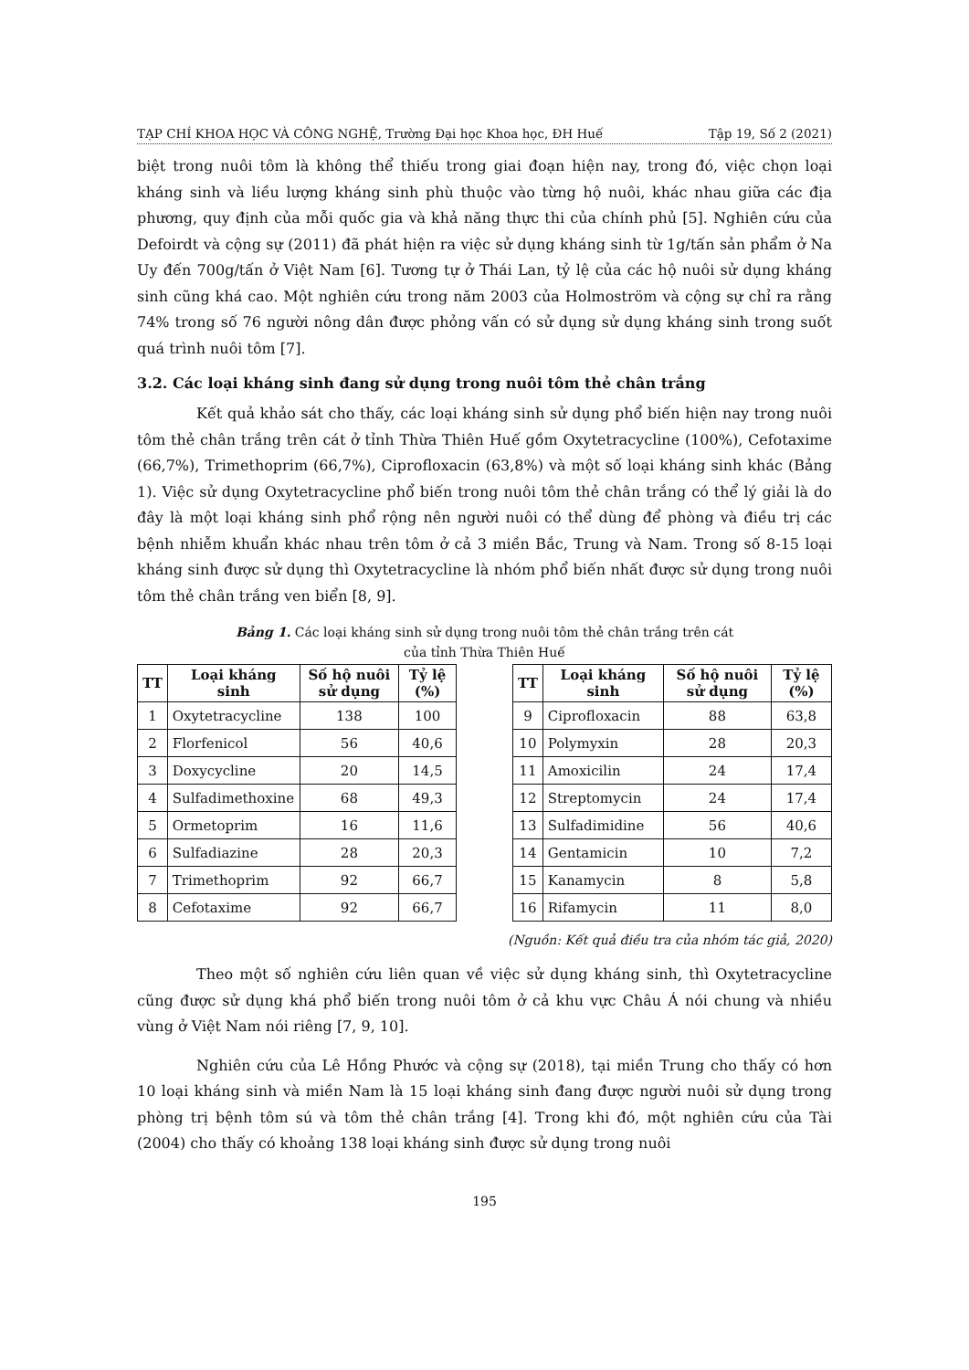TẠP CHÍ KHOA HỌC VÀ CÔNG NGHỆ, Trường Đại học Khoa học, ĐH Huế Tập 19, Số 2 (2021)
biệt trong nuôi tôm là không thể thiếu trong giai đoạn hiện nay, trong đó, việc chọn loại kháng sinh và liều lượng kháng sinh phù thuộc vào từng hộ nuôi, khác nhau giữa các địa phương, quy định của mỗi quốc gia và khả năng thực thi của chính phủ [5]. Nghiên cứu của Defoirdt và cộng sự (2011) đã phát hiện ra việc sử dụng kháng sinh từ 1g/tấn sản phẩm ở Na Uy đến 700g/tấn ở Việt Nam [6]. Tương tự ở Thái Lan, tỷ lệ của các hộ nuôi sử dụng kháng sinh cũng khá cao. Một nghiên cứu trong năm 2003 của Holmoström và cộng sự chỉ ra rằng 74% trong số 76 người nông dân được phỏng vấn có sử dụng sử dụng kháng sinh trong suốt quá trình nuôi tôm [7].
3.2. Các loại kháng sinh đang sử dụng trong nuôi tôm thẻ chân trắng
Kết quả khảo sát cho thấy, các loại kháng sinh sử dụng phổ biến hiện nay trong nuôi tôm thẻ chân trắng trên cát ở tỉnh Thừa Thiên Huế gồm Oxytetracycline (100%), Cefotaxime (66,7%), Trimethoprim (66,7%), Ciprofloxacin (63,8%) và một số loại kháng sinh khác (Bảng 1). Việc sử dụng Oxytetracycline phổ biến trong nuôi tôm thẻ chân trắng có thể lý giải là do đây là một loại kháng sinh phổ rộng nên người nuôi có thể dùng để phòng và điều trị các bệnh nhiễm khuẩn khác nhau trên tôm ở cả 3 miền Bắc, Trung và Nam. Trong số 8-15 loại kháng sinh được sử dụng thì Oxytetracycline là nhóm phổ biến nhất được sử dụng trong nuôi tôm thẻ chân trắng ven biển [8, 9].
Bảng 1. Các loại kháng sinh sử dụng trong nuôi tôm thẻ chân trắng trên cát
của tỉnh Thừa Thiên Huế
| TT | Loại kháng sinh | Số hộ nuôi sử dụng | Tỷ lệ (%) |
| --- | --- | --- | --- |
| 1 | Oxytetracycline | 138 | 100 |
| 2 | Florfenicol | 56 | 40,6 |
| 3 | Doxycycline | 20 | 14,5 |
| 4 | Sulfadimethoxine | 68 | 49,3 |
| 5 | Ormetoprim | 16 | 11,6 |
| 6 | Sulfadiazine | 28 | 20,3 |
| 7 | Trimethoprim | 92 | 66,7 |
| 8 | Cefotaxime | 92 | 66,7 |
| TT | Loại kháng sinh | Số hộ nuôi sử dụng | Tỷ lệ (%) |
| --- | --- | --- | --- |
| 9 | Ciprofloxacin | 88 | 63,8 |
| 10 | Polymyxin | 28 | 20,3 |
| 11 | Amoxicilin | 24 | 17,4 |
| 12 | Streptomycin | 24 | 17,4 |
| 13 | Sulfadimidine | 56 | 40,6 |
| 14 | Gentamicin | 10 | 7,2 |
| 15 | Kanamycin | 8 | 5,8 |
| 16 | Rifamycin | 11 | 8,0 |
(Nguồn: Kết quả điều tra của nhóm tác giả, 2020)
Theo một số nghiên cứu liên quan về việc sử dụng kháng sinh, thì Oxytetracycline cũng được sử dụng khá phổ biến trong nuôi tôm ở cả khu vực Châu Á nói chung và nhiều vùng ở Việt Nam nói riêng [7, 9, 10].
Nghiên cứu của Lê Hồng Phước và cộng sự (2018), tại miền Trung cho thấy có hơn 10 loại kháng sinh và miền Nam là 15 loại kháng sinh đang được người nuôi sử dụng trong phòng trị bệnh tôm sú và tôm thẻ chân trắng [4]. Trong khi đó, một nghiên cứu của Tài (2004) cho thấy có khoảng 138 loại kháng sinh được sử dụng trong nuôi
195